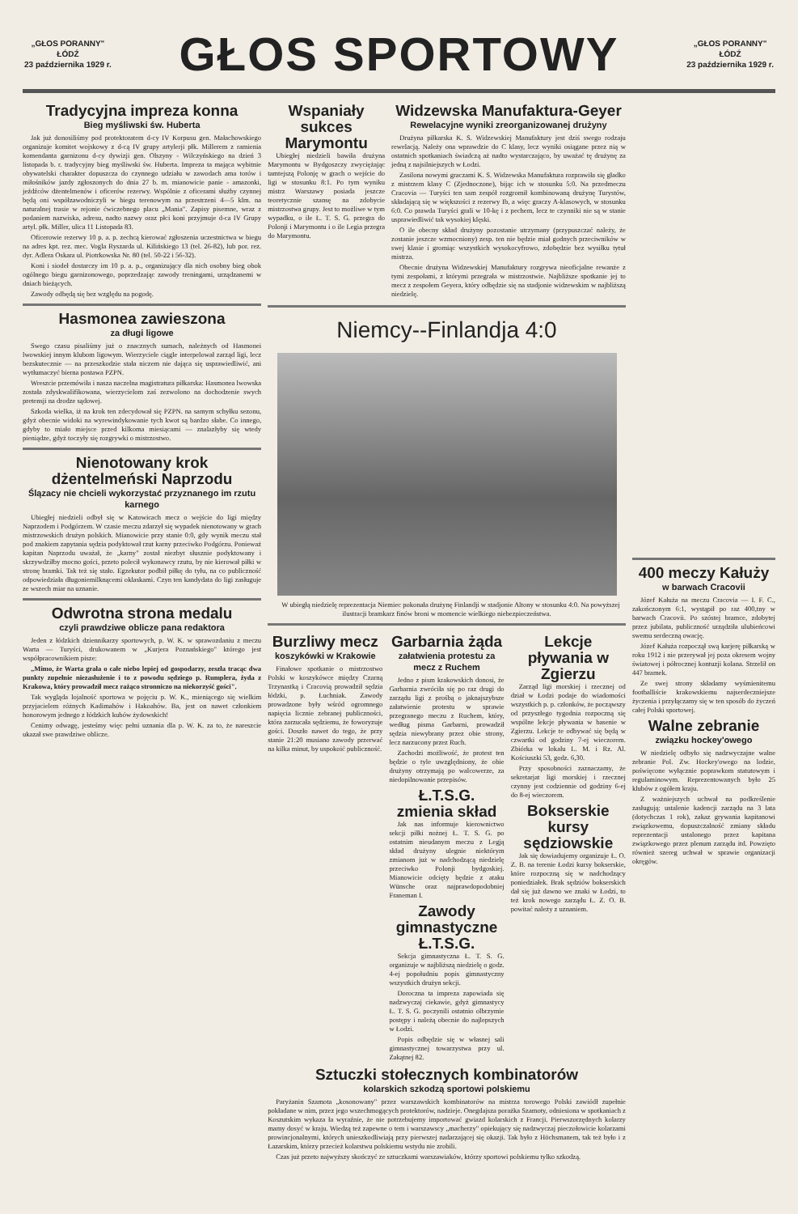„GŁOS PORANNY"
ŁÓDŹ
23 października 1929 r.
GŁOS SPORTOWY
„GŁOS PORANNY"
ŁÓDŹ
23 października 1929 r.
Tradycyjna impreza konna
Bieg myśliwski św. Huberta
Jak już donosiliśmy pod protektoratem d-cy IV Korpusu gen. Małachowskiego organizuje komitet wojskowy z d-cą IV grupy artylerji płk. Millerem z ramienia komendanta garnizonu d-cy dywizji gen. Olszyny - Wilczyńskiego na dzień 3 listopada b. r. tradycyjny bieg myśliwski św. Huberta. Impreza ta mająca wybitnie obywatelski charakter dopuszcza do czynnego udziału w zawodach ama torów i miłośników jazdy zgłoszonych do dnia 27 b. m. mianowicie panie - amazonki, jeźdźców dżentelmenów i oficerów rezerwy. Wspólnie z oficerami służby czynnej będą oni współzawodniczyli w biegu terenowym na przestrzeni 4—5 klm. na naturalnej trasie w rejonie ćwiczebnego placu „Mania". Zapisy pisemne, wraz z podaniem nazwiska, adresu, nadto nazwy oraz płci koni przyjmuje d-ca IV Grupy artyl. płk. Miller, ulica 11 Listopada 83.
Oficerowie rezerwy 10 p. a. p. zechcą kierować zgłoszenia uczestnictwa w biegu na adres kpt. rez. mec. Vogla Ryszarda ul. Kilińskiego 13 (tel. 26-82), lub por. rez. dyr. Adlera Oskara ul. Piotrkowska Nr. 80 (tel. 50-22 i 56-32).
Koni i siodeł dostarczy im 10 p. a. p., organizujący dla nich osobny bieg obok ogólnego biegu garnizonowego, poprzedzając zawody treningami, urządzanemi w dniach bieżących.
Zawody odbędą się bez względu na pogodę.
Hasmonea zawieszona
za długi ligowe
Swego czasu pisaliśmy już o znacznych sumach, należnych od Hasmonei lwowskiej innym klubom ligowym. Wierzyciele ciągle interpelował zarząd ligi, lecz bezskutecznie — na przeszkodzie stała niczem nie dająca się usprawiedliwić, ani wytłumaczyć bierna postawa PZPN.
Wreszcie przemówiła i nasza naczelna magistratura piłkarska: Hasmonea lwowska została zdyskwalifikowana, wierzycielom zaś zezwolono na dochodzenie swych pretensji na drodze sądowej.
Szkoda wielka, iż na krok ten zdecydował się PZPN. na samym schyłku sezonu, gdyż obecnie widoki na wyrewindykowanie tych kwot są bardzo słabe. Co innego, gdyby to miało miejsce przed kilkoma miesiącami — znalazłyby się wtedy pieniądze, gdyż toczyły się rozgrywki o mistrzostwo.
Nienotowany krok dżentelmeński Naprzodu
Ślązacy nie chcieli wykorzystać przyznanego im rzutu karnego
Ubiegłej niedzieli odbył się w Katowicach mecz o wejście do ligi między Naprzodem i Podgórzem. W czasie meczu zdarzył się wypadek nienotowany w grach mistrzowskich drużyn polskich. Mianowicie przy stanie 0:0, gdy wynik meczu stał pod znakiem zapytania sędzia podyktował rzut karny przeciwko Podgórzu. Ponieważ kapitan Naprzodu uważał, że „karny" został niezbyt słusznie podyktowany i skrzywdziłby mocno gości, przeto polecił wykonawcy rzutu, by nie kierował piłki w stronę bramki. Tak też się stało. Egzekutor podbił piłkę do tyłu, na co publiczność odpowiedziała długoniemilknącemi oklaskami. Czyn ten kandydata do ligi zasługuje ze wszech miar na uznanie.
Odwrotna strona medalu
czyli prawdziwe oblicze pana redaktora
Jeden z łódzkich dziennikarzy sportowych, p. W. K. w sprawozdaniu z meczu Warta — Turyści, drukowanem w „Kurjera Poznańskiego" którego jest współpracownikiem pisze:
„Mimo, że Warta grała o całe niebo lepiej od gospodarzy, zeszła tracąc dwa punkty zupełnie niezasłużenie i to z powodu sędziego p. Rumplera, żyda z Krakowa, który prowadził mecz rażąco stronniczo na niekorzyść gości".
Tak wygląda lojalność sportowa w pojęciu p. W. K., mieniącego się wielkim przyjacielem różnych Kadimahów i Hakoahów. Ba, jest on nawet członkiem honorowym jednego z łódzkich kubów żydowskich!
Cenimy odwagę, jesteśmy więc pełni uznania dla p. W. K. za to, że nareszcie ukazał swe prawdziwe oblicze.
Wspaniały sukces Marymontu
Ubiegłej niedzieli bawiła drużyna Marymontu w Bydgoszczy zwyciężając tamtejszą Polonję w grach o wejście do ligi w stosunku 8:1. Po tym wyniku mistrz Warszawy posiada jeszcze teoretycznie szansę na zdobycie mistrzostwa grupy. Jest to możliwe w tym wypadku, o ile Ł. T. S. G. przegra do Polonji i Marymontu i o ile Legia przegra do Marymontu.
Widzewska Manufaktura-Geyer
Rewelacyjne wyniki zreorganizowanej drużyny
Drużyna piłkarska K. S. Widzewskiej Manufaktury jest dziś swego rodzaju rewelacją. Należy ona wprawdzie do C klasy, lecz wyniki osiągane przez nią w ostatnich spotkaniach świadczą aż nadto wystarczająco, by uważać tę drużynę za jedną z najsilniejszych w Łodzi.
Zasilona nowymi graczami K. S. Widzewska Manufaktura rozprawiła się gładko z mistrzem klasy C (Zjednoczone), bijąc ich w stosunku 5:0. Na przedmeczu Cracovia — Turyści ten sam zespół rozgromił kombinowaną drużynę Turystów, składającą się w większości z rezerwy Ib, a więc graczy A-klasowych, w stosunku 6:0. Co prawda Turyści grali w 10-kę i z pechem, lecz te czynniki nie są w stanie usprawiedliwić tak wysokiej klęski.
O ile obecny skład drużyny pozostanie utrzymany (przypuszczać należy, że zostanie jeszcze wzmocniony) zesp. ten nie będzie miał godnych przeciwników w swej klasie i gromiąc wszystkich wysokocyfrowo, zdobędzie bez wysiłku tytuł mistrza.
Obecnie drużyna Widzewskiej Manufaktury rozgrywa nieoficjalne rewanże z tymi zespołami, z którymi przegrała w mistrzostwie. Najbliższe spotkanie jej to mecz z zespołem Geyera, który odbędzie się na stadjonie widzewskim w najbliższą niedzielę.
Niemcy--Finlandja 4:0
W ubiegłą niedzielę reprezentacja Niemiec pokonała drużynę Finlandji w stadjonie Altony w stosunku 4:0. Na powyższej ilustracji bramkarz finów broni w momencie wielkiego niebezpieczeństwa.
Burzliwy mecz
koszykówki w Krakowie
Finałowe spotkanie o mistrzostwo Polski w koszykówce między Czarną Trzynastką i Cracovią prowadził sędzia łódzki, p. Łuchniak. Zawody prowadzone były wśród ogromnego napięcia licznie zebranej publiczności, która zarzucała sędziemu, że foworyzuje gości. Doszło nawet do tego, że przy stanie 21:20 musiano zawody przerwać na kilka minut, by uspokoić publiczność.
Garbarnia żąda
załatwienia protestu za mecz z Ruchem
Jedno z pism krakowskich donosi, że Garbarnia zwróciła się po raz drugi do zarządu ligi z prośbą o jaknajszybsze załatwienie protestu w sprawie przegranego meczu z Ruchem, który, według pisma Garbarni, prowadził sędzia niewybrany przez obie strony, lecz narzucony przez Ruch.
Zachodzi możliwość, że protest ten będzie o tyle uwzględniony, że obie drużyny otrzymają po walcowerze, za niedopilnowanie przepisów.
Ł.T.S.G. zmienia skład
Jak nas informuje kierownictwo sekcji piłki nożnej Ł. T. S. G. po ostatnim nieudanym meczu z Legją skład drużyny ulegnie niektórym zmianom już w nadchodzącą niedzielę przeciwko Polonji bydgoskiej. Mianowicie odcięty będzie z ataku Wünsche oraz najprawdopodobniej Franeman I.
Zawody gimnastyczne Ł.T.S.G.
Sekcja gimnastyczna Ł. T. S. G. organizuje w najbliższą niedzielę o godz. 4-ej popołudniu popis gimnastyczny wszystkich drużyn sekcji.
Doroczna ta impreza zapowiada się nadzwyczaj ciekawie, gdyż gimnastycy Ł. T. S. G. poczynili ostatnio olbrzymie postępy i należą obecnie do najlepszych w Łodzi.
Popis odbędzie się w własnej sali gimnastycznej towarzystwa przy ul. Zakątnej 82.
Lekcje pływania w Zgierzu
Zarząd ligi morskiej i rzecznej od dział w Łodzi podaje do wiadomości wszystkich p. p. członków, że począwszy od przyszłego tygodnia rozpoczną się wspólne lekcje pływania w basenie w Zgierzu. Lekcje te odbywać się będą w czwartki od godziny 7-ej wieczorem. Zbiórka w lokalu L. M. i Rz. Al. Kościuszki 53, godz. 6,30.
Przy sposobności zaznaczamy, że sekretarjat ligi morskiej i rzecznej czynny jest codziennie od godziny 6-ej do 8-ej wieczorem.
Bokserskie kursy sędziowskie
Jak się dowiadujemy organizuje Ł. O. Z. B. na terenie Łodzi kursy bokserskie, które rozpoczną się w nadchodzący poniedziałek. Brak sędziów bokserskich dał się już dawno we znaki w Łodzi, to też krok nowego zarządu Ł. Z. O. B. powitać należy z uznaniem.
Sztuczki stołecznych kombinatorów
kolarskich szkodzą sportowi polskiemu
Paryżanin Szamota „kosonowany" przez warszawskich kombinatorów na mistrza torowego Polski zawiódł zupełnie pokładane w nim, przez jego wszechmogących protektorów, nadzieje. Onegdajsza porażka Szamoty, odniesiona w spotkaniach z Koszutskim wykaza ła wyraźnie, że nie potrzebujemy importować gwiazd kolarskich z Francji. Pierwszorzędnych kolarzy mamy dosyć w kraju. Wiedzą też zapewne o tem i warszawscy „macherzy" opiekujący się nadzwyczaj pieczołowicie kolarzami prowincjonalnymi, których unieszkodliwiają przy pierwszej nadarzającej się okazji. Tak było z Höchsmanem, tak też było i z Łazarskim, którzy przecież kolarstwu polskiemu wstydu nie zrobili.
Czas już przeto najwyższy skończyć ze sztuczkami warszawiaków, którzy sportowi polskiemu tylko szkodzą.
400 meczy Kałuży
w barwach Cracovii
Józef Kałuża na meczu Cracovia — I. F. C., zakończonym 6:1, wystąpił po raz 400,tny w barwach Cracovii. Po szóstej bramce, zdobytej przez jubilata, publiczność urządziła ulubieńcowi swemu serdeczną owację.
Józef Kałuża rozpoczął swą karjerę piłkarską w roku 1912 i nie przerywał jej poza okresem wojny światowej i półrocznej kontuzji kolana. Strzelił on 447 bramek.
Ze swej strony składamy wyśmienitemu footballiście krakowskiemu najserdeczniejsze życzenia i przyłączamy się w ten sposób do życzeń całej Polski sportowej.
Walne zebranie
związku hockey'owego
W niedzielę odbyło się nadzwyczajne walne zebranie Pol. Zw. Hockey'owego na lodzie, poświęcone wyłącznie poprawkom statutowym i regulaminowym. Reprezentowanych było 25 klubów z ogółem kraju.
Z ważniejszych uchwał na podkreślenie zasługują: ustalenie kadencji zarządu na 3 lata (dotychczas 1 rok), zakaz grywania kapitanowi związkowemu, dopuszczalność zmiany składu reprezentacji ustalonego przez kapitana związkowego przez plenum zarządu itd. Powzięto również szereg uchwał w sprawie organizacji okręgów.